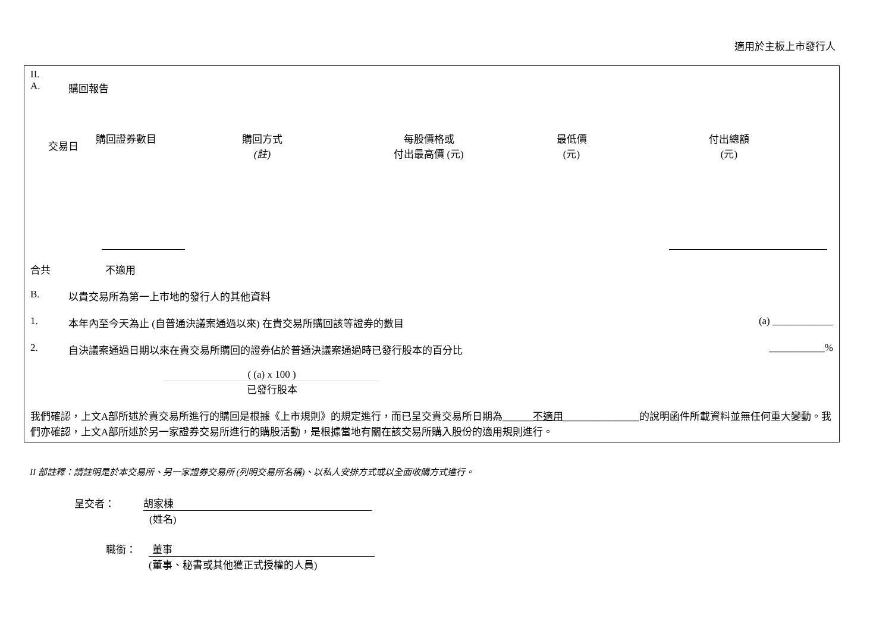適用於主板上市發行人
II.
A. 購回報告
| 交易日 | 購回證券數目 | 購回方式 (註) | 每股價格或 付出最高價 (元) | 最低價 (元) | 付出總額 (元) |
合共 不適用
B. 以貴交易所為第一上市地的發行人的其他資料
1. 本年內至今天為止 (自普通決議案通過以來) 在貴交易所購回該等證券的數目 (a) ____________
2. 自決議案通過日期以來在貴交易所購回的證券佔於普通決議案通過時已發行股本的百分比 ___________%
( (a) x 100 )
已發行股本
我們確認，上文A部所述於貴交易所進行的購回是根據《上市規則》的規定進行，而已呈交貴交易所日期為______不適用_______________的說明函件所載資料並無任何重大變動。我們亦確認，上文A部所述於另一家證券交易所進行的購股活動，是根據當地有關在該交易所購入股份的適用規則進行。
II 部註釋：請註明是於本交易所、另一家證券交易所 (列明交易所名稱)、以私人安排方式或以全面收購方式進行。
呈交者： 胡家棟
(姓名)
職銜： 董事
(董事、秘書或其他獲正式授權的人員)